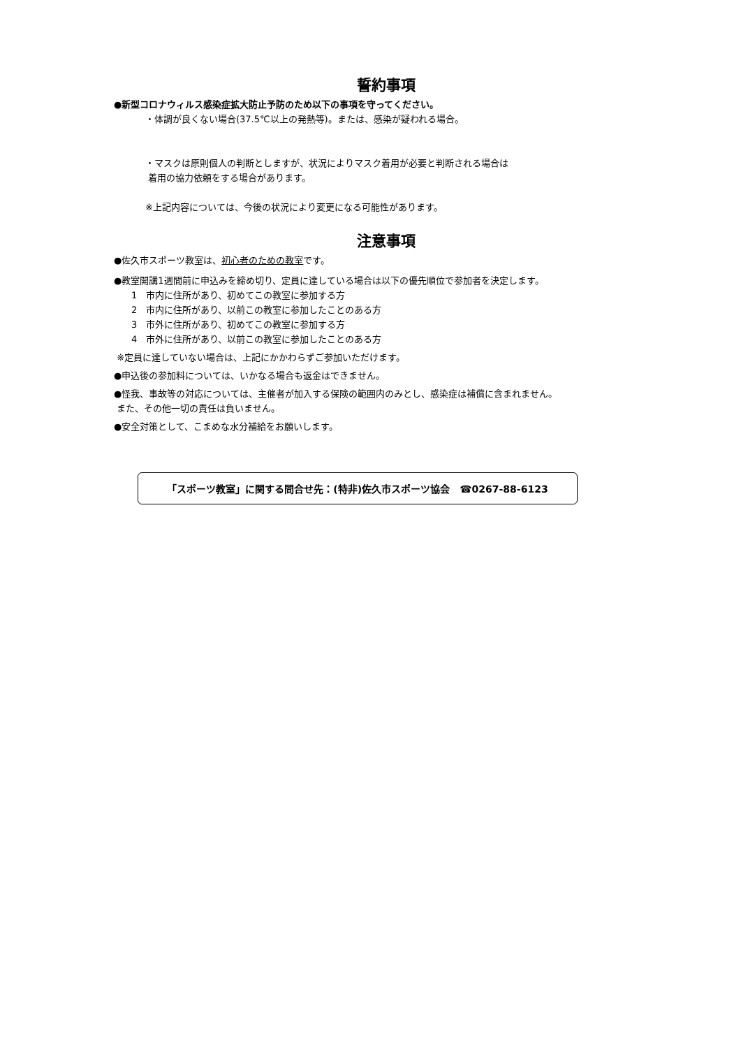誓約事項
●新型コロナウィルス感染症拡大防止予防のため以下の事項を守ってください。
・体調が良くない場合(37.5℃以上の発熱等)。または、感染が疑われる場合。
・マスクは原則個人の判断としますが、状況によりマスク着用が必要と判断される場合は
着用の協力依頼をする場合があります。
※上記内容については、今後の状況により変更になる可能性があります。
注意事項
●佐久市スポーツ教室は、初心者のための教室です。
●教室開講1週間前に申込みを締め切り、定員に達している場合は以下の優先順位で参加者を決定します。
1　市内に住所があり、初めてこの教室に参加する方
2　市内に住所があり、以前この教室に参加したことのある方
3　市外に住所があり、初めてこの教室に参加する方
4　市外に住所があり、以前この教室に参加したことのある方
※定員に達していない場合は、上記にかかわらずご参加いただけます。
●申込後の参加料については、いかなる場合も返金はできません。
●怪我、事故等の対応については、主催者が加入する保険の範囲内のみとし、感染症は補償に含まれません。
また、その他一切の責任は負いません。
●安全対策として、こまめな水分補給をお願いします。
「スポーツ教室」に関する問合せ先：(特非)佐久市スポーツ協会　☎0267-88-6123